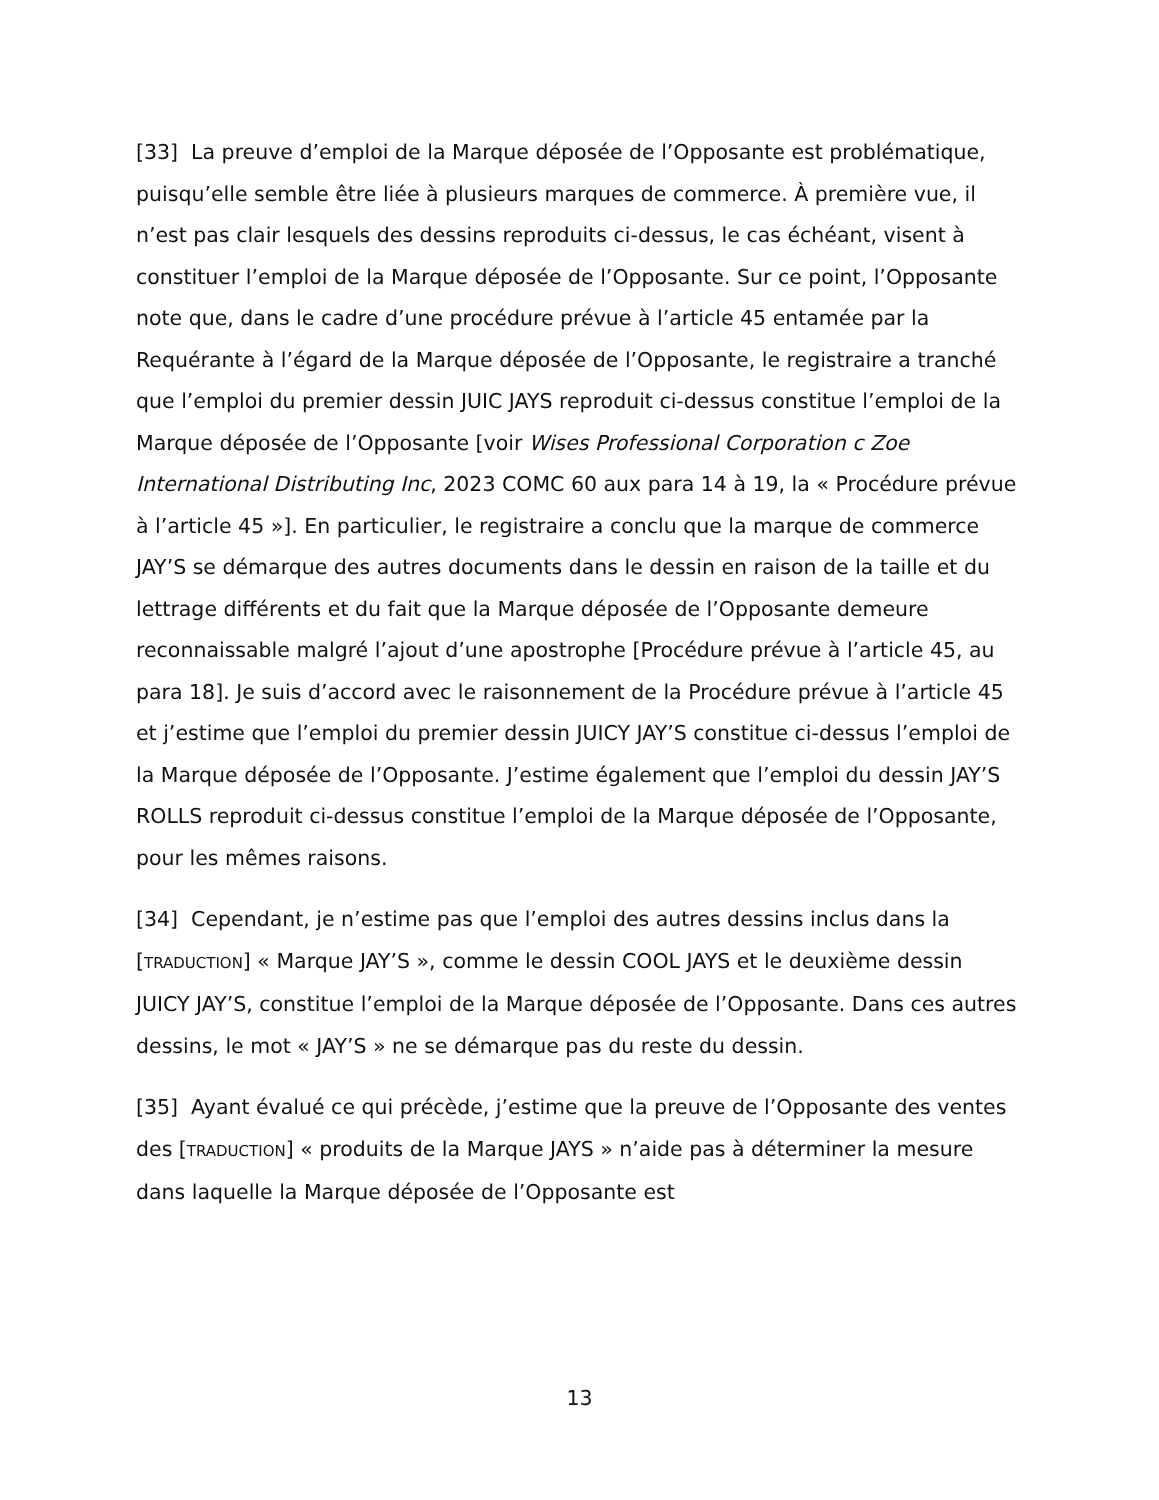[33] La preuve d’emploi de la Marque déposée de l’Opposante est problématique, puisqu’elle semble être liée à plusieurs marques de commerce. À première vue, il n’est pas clair lesquels des dessins reproduits ci-dessus, le cas échéant, visent à constituer l’emploi de la Marque déposée de l’Opposante. Sur ce point, l’Opposante note que, dans le cadre d’une procédure prévue à l’article 45 entamée par la Requérante à l’égard de la Marque déposée de l’Opposante, le registraire a tranché que l’emploi du premier dessin JUIC JAYS reproduit ci-dessus constitue l’emploi de la Marque déposée de l’Opposante [voir Wises Professional Corporation c Zoe International Distributing Inc, 2023 COMC 60 aux para 14 à 19, la « Procédure prévue à l’article 45 »]. En particulier, le registraire a conclu que la marque de commerce JAY’S se démarque des autres documents dans le dessin en raison de la taille et du lettrage différents et du fait que la Marque déposée de l’Opposante demeure reconnaissable malgré l’ajout d’une apostrophe [Procédure prévue à l’article 45, au para 18]. Je suis d’accord avec le raisonnement de la Procédure prévue à l’article 45 et j’estime que l’emploi du premier dessin JUICY JAY’S constitue ci-dessus l’emploi de la Marque déposée de l’Opposante. J’estime également que l’emploi du dessin JAY’S ROLLS reproduit ci-dessus constitue l’emploi de la Marque déposée de l’Opposante, pour les mêmes raisons.
[34] Cependant, je n’estime pas que l’emploi des autres dessins inclus dans la [TRADUCTION] « Marque JAY’S », comme le dessin COOL JAYS et le deuxième dessin JUICY JAY’S, constitue l’emploi de la Marque déposée de l’Opposante. Dans ces autres dessins, le mot « JAY’S » ne se démarque pas du reste du dessin.
[35] Ayant évalué ce qui précède, j’estime que la preuve de l’Opposante des ventes des [TRADUCTION] « produits de la Marque JAYS » n’aide pas à déterminer la mesure dans laquelle la Marque déposée de l’Opposante est
13